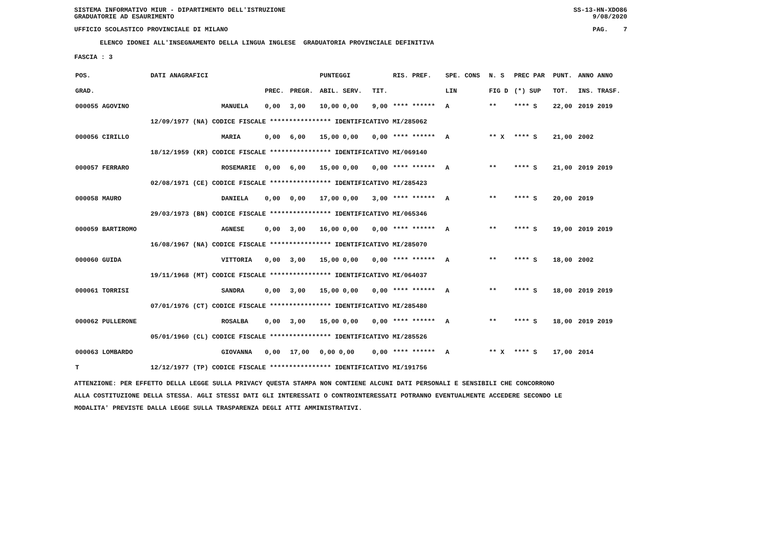SISTEMA INFORMATIVO MIUR - DIPARTIMENTO DELL'ISTRUZIONE
GRADUATORIE AD ESAURIMENTO SS-13-HN-XDO86
9/08/2020
UFFICIO SCOLASTICO PROVINCIALE DI MILANO PAG. 7
ELENCO IDONEI ALL'INSEGNAMENTO DELLA LINGUA INGLESE GRADUATORIA PROVINCIALE DEFINITIVA
FASCIA : 3
| POS. | DATI ANAGRAFICI | | | | PUNTEGGI | | RIS. PREF. | SPE. CONS | N. S | PREC PAR | PUNT. | ANNO ANNO |
| --- | --- | --- | --- | --- | --- | --- | --- | --- | --- | --- | --- | --- |
| GRAD. | | | PREC. | PREGR. | ABIL. SERV. | TIT. | | LIN | FIG D | (*) SUP | TOT. | INS. TRASF. |
| 000055 AGOVINO | | MANUELA | 0,00 | 3,00 | 10,00 0,00 | 9,00 | **** ****** | A | ** | **** S | 22,00 | 2019 2019 |
| | 12/09/1977 (NA) CODICE FISCALE **************** IDENTIFICATIVO MI/285062 | | | | | | | | | | | |
| 000056 CIRILLO | | MARIA | 0,00 | 6,00 | 15,00 0,00 | 0,00 | **** ****** | A | ** X | **** S | 21,00 | 2002 |
| | 18/12/1959 (KR) CODICE FISCALE **************** IDENTIFICATIVO MI/069140 | | | | | | | | | | | |
| 000057 FERRARO | | ROSEMARIE | 0,00 | 6,00 | 15,00 0,00 | 0,00 | **** ****** | A | ** | **** S | 21,00 | 2019 2019 |
| | 02/08/1971 (CE) CODICE FISCALE **************** IDENTIFICATIVO MI/285423 | | | | | | | | | | | |
| 000058 MAURO | | DANIELA | 0,00 | 0,00 | 17,00 0,00 | 3,00 | **** ****** | A | ** | **** S | 20,00 | 2019 |
| | 29/03/1973 (BN) CODICE FISCALE **************** IDENTIFICATIVO MI/065346 | | | | | | | | | | | |
| 000059 BARTIROMO | | AGNESE | 0,00 | 3,00 | 16,00 0,00 | 0,00 | **** ****** | A | ** | **** S | 19,00 | 2019 2019 |
| | 16/08/1967 (NA) CODICE FISCALE **************** IDENTIFICATIVO MI/285070 | | | | | | | | | | | |
| 000060 GUIDA | | VITTORIA | 0,00 | 3,00 | 15,00 0,00 | 0,00 | **** ****** | A | ** | **** S | 18,00 | 2002 |
| | 19/11/1968 (MT) CODICE FISCALE **************** IDENTIFICATIVO MI/064037 | | | | | | | | | | | |
| 000061 TORRISI | | SANDRA | 0,00 | 3,00 | 15,00 0,00 | 0,00 | **** ****** | A | ** | **** S | 18,00 | 2019 2019 |
| | 07/01/1976 (CT) CODICE FISCALE **************** IDENTIFICATIVO MI/285480 | | | | | | | | | | | |
| 000062 PULLERONE | | ROSALBA | 0,00 | 3,00 | 15,00 0,00 | 0,00 | **** ****** | A | ** | **** S | 18,00 | 2019 2019 |
| | 05/01/1960 (CL) CODICE FISCALE **************** IDENTIFICATIVO MI/285526 | | | | | | | | | | | |
| 000063 LOMBARDO | | GIOVANNA | 0,00 | 17,00 | 0,00 0,00 | 0,00 | **** ****** | A | ** X | **** S | 17,00 | 2014 |
| T | 12/12/1977 (TP) CODICE FISCALE **************** IDENTIFICATIVO MI/191756 | | | | | | | | | | | |
ATTENZIONE: PER EFFETTO DELLA LEGGE SULLA PRIVACY QUESTA STAMPA NON CONTIENE ALCUNI DATI PERSONALI E SENSIBILI CHE CONCORRONO
ALLA COSTITUZIONE DELLA STESSA. AGLI STESSI DATI GLI INTERESSATI O CONTROINTERESSATI POTRANNO EVENTUALMENTE ACCEDERE SECONDO LE
MODALITA' PREVISTE DALLA LEGGE SULLA TRASPARENZA DEGLI ATTI AMMINISTRATIVI.